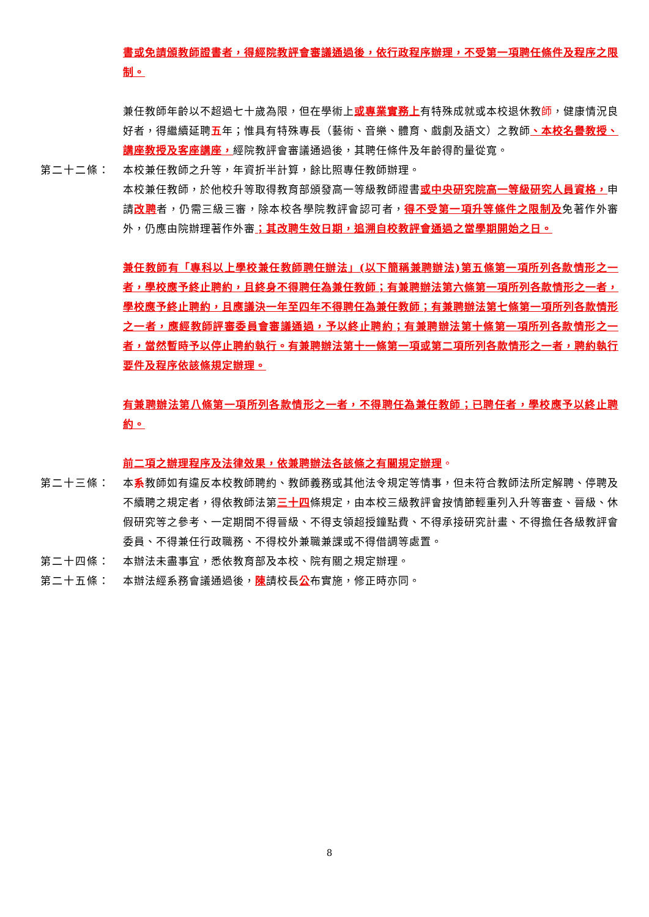書或免請頒教師證書者，得經院教評會審議通過後，依行政程序辦理，不受第一項聘任條件及程序之限制。
兼任教師年齡以不超過七十歲為限，但在學術上或專業實務上有特殊成就或本校退休教師，健康情況良好者，得繼續延聘五年；惟具有特殊專長（藝術、音樂、體育、戲劇及語文）之教師、本校名譽教授、講座教授及客座講座，經院教評會審議通過後，其聘任條件及年齡得酌量從寬。
第二十二條： 本校兼任教師之升等，年資折半計算，餘比照專任教師辦理。
本校兼任教師，於他校升等取得教育部頒發高一等級教師證書或中央研究院高一等級研究人員資格，申請改聘者，仍需三級三審，除本校各學院教評會認可者，得不受第一項升等條件之限制及免著作外審外，仍應由院辦理著作外審；其改聘生效日期，追溯自校教評會通過之當學期開始之日。
兼任教師有「專科以上學校兼任教師聘任辦法」(以下簡稱兼聘辦法)第五條第一項所列各款情形之一者，學校應予終止聘約，且終身不得聘任為兼任教師；有兼聘辦法第六條第一項所列各款情形之一者，學校應予終止聘約，且應議決一年至四年不得聘任為兼任教師；有兼聘辦法第七條第一項所列各款情形之一者，應經教師評審委員會審議通過，予以終止聘約；有兼聘辦法第十條第一項所列各款情形之一者，當然暫時予以停止聘約執行。有兼聘辦法第十一條第一項或第二項所列各款情形之一者，聘約執行要件及程序依該條規定辦理。
有兼聘辦法第八條第一項所列各款情形之一者，不得聘任為兼任教師；已聘任者，學校應予以終止聘約。
前二項之辦理程序及法律效果，依兼聘辦法各該條之有關規定辦理。
第二十三條： 本系教師如有違反本校教師聘約、教師義務或其他法令規定等情事，但未符合教師法所定解聘、停聘及不續聘之規定者，得依教師法第三十四條規定，由本校三級教評會按情節輕重列入升等審查、晉級、休假研究等之參考、一定期間不得晉級、不得支領超授鐘點費、不得承接研究計畫、不得擔任各級教評會委員、不得兼任行政職務、不得校外兼職兼課或不得借調等處置。
第二十四條： 本辦法未盡事宜，悉依教育部及本校、院有關之規定辦理。
第二十五條： 本辦法經系務會議通過後，陳請校長公布實施，修正時亦同。
8